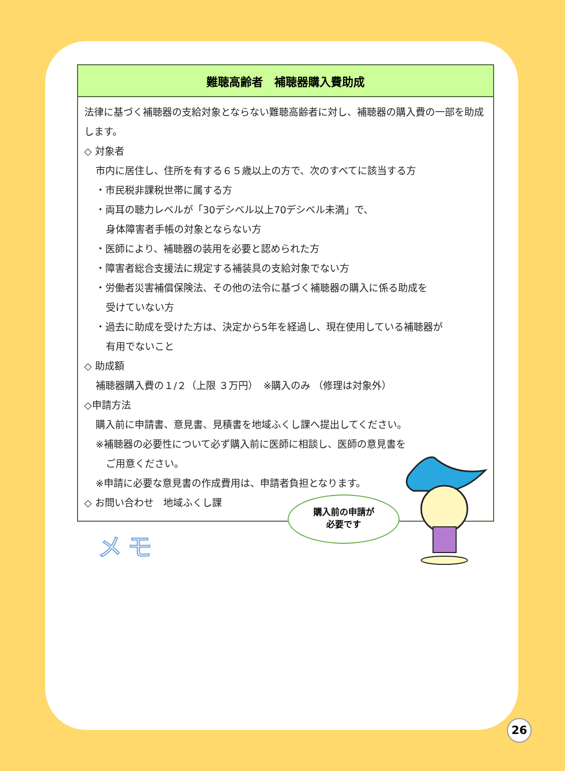難聴高齢者　補聴器購入費助成
法律に基づく補聴器の支給対象とならない難聴高齢者に対し、補聴器の購入費の一部を助成します。
◇ 対象者
市内に居住し、住所を有する６５歳以上の方で、次のすべてに該当する方
・市民税非課税世帯に属する方
・両耳の聴力レベルが「30デシベル以上70デシベル未満」で、
身体障害者手帳の対象とならない方
・医師により、補聴器の装用を必要と認められた方
・障害者総合支援法に規定する補装具の支給対象でない方
・労働者災害補償保険法、その他の法令に基づく補聴器の購入に係る助成を
受けていない方
・過去に助成を受けた方は、決定から5年を経過し、現在使用している補聴器が
有用でないこと
◇ 助成額
補聴器購入費の１/２（上限 ３万円）　※購入のみ （修理は対象外）
◇申請方法
購入前に申請書、意見書、見積書を地域ふくし課へ提出してください。
※補聴器の必要性について必ず購入前に医師に相談し、医師の意見書を
ご用意ください。
※申請に必要な意見書の作成費用は、申請者負担となります。
◇ お問い合わせ　地域ふくし課
メモ
購入前の申請が
必要です
26